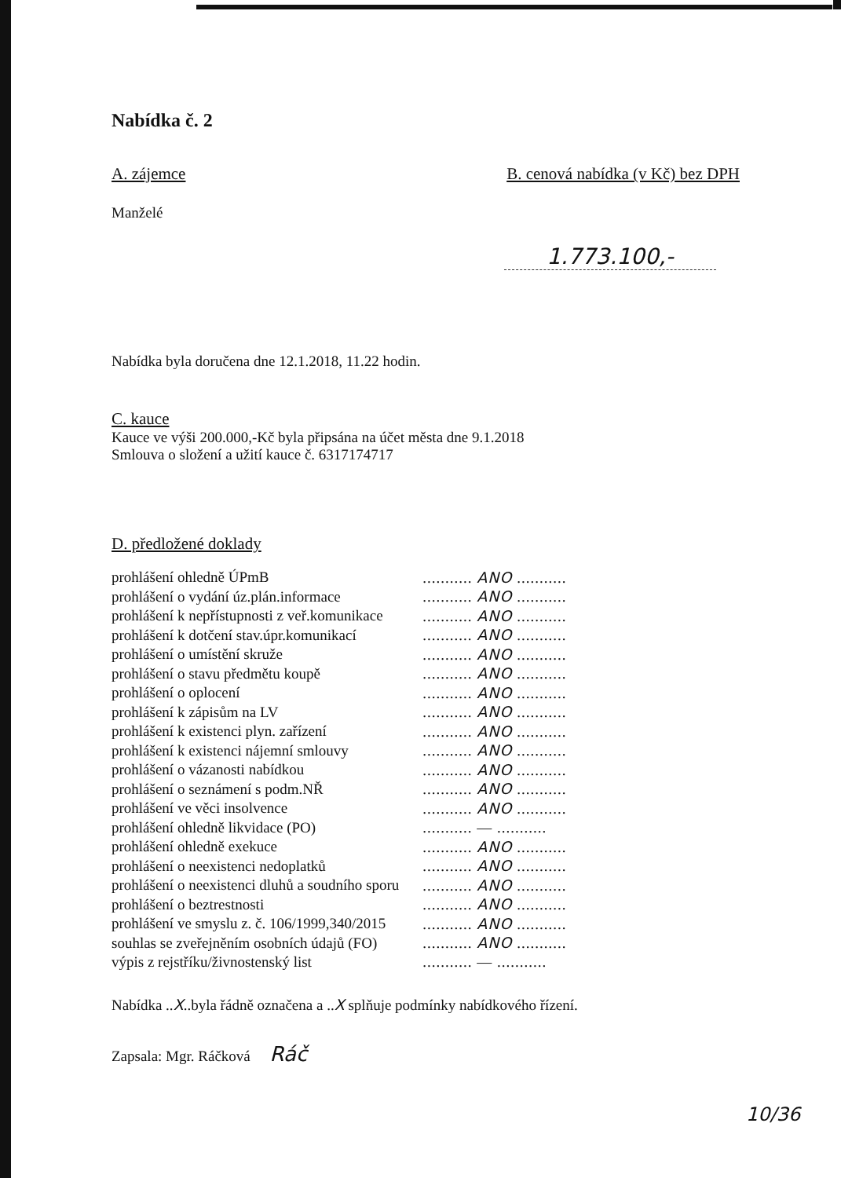Nabídka č. 2
A. zájemce B. cenová nabídka (v Kč) bez DPH
Manželé
1.773.100,-
Nabídka byla doručena dne 12.1.2018, 11.22 hodin.
C. kauce
Kauce ve výši 200.000,-Kč byla připsána na účet města dne 9.1.2018
Smlouva o složení a užití kauce č. 6317174717
D. předložené doklady
| prohlášení ohledně ÚPmB | ........... ANO ........... |
| prohlášení o vydání úz.plán.informace | ........... ANO ........... |
| prohlášení k nepřístupnosti z veř.komunikace | ........... ANO ........... |
| prohlášení k dotčení stav.úpr.komunikací | ........... ANO ........... |
| prohlášení o umístění skruže | ........... ANO ........... |
| prohlášení o stavu předmětu koupě | ........... ANO ........... |
| prohlášení o oplocení | ........... ANO ........... |
| prohlášení k zápisům na LV | ........... ANO ........... |
| prohlášení k existenci plyn. zařízení | ........... ANO ........... |
| prohlášení k existenci nájemní smlouvy | ........... ANO ........... |
| prohlášení o vázanosti nabídkou | ........... ANO ........... |
| prohlášení o seznámení s podm.NŘ | ........... ANO ........... |
| prohlášení ve věci insolvence | ........... ANO ........... |
| prohlášení ohledně likvidace (PO) | ........... — ........... |
| prohlášení ohledně exekuce | ........... ANO ........... |
| prohlášení o neexistenci nedoplatků | ........... ANO ........... |
| prohlášení o neexistenci dluhů a soudního sporu | ........... ANO ........... |
| prohlášení o beztrestnosti | ........... ANO ........... |
| prohlášení ve smyslu z. č. 106/1999,340/2015 | ........... ANO ........... |
| souhlas se zveřejněním osobních údajů (FO) | ........... ANO ........... |
| výpis z rejstříku/živnostenský list | ........... — ........... |
Nabídka ..X..byla řádně označena a ..X splňuje podmínky nabídkového řízení.
Zapsala: Mgr. Ráčková Ráč
10/36